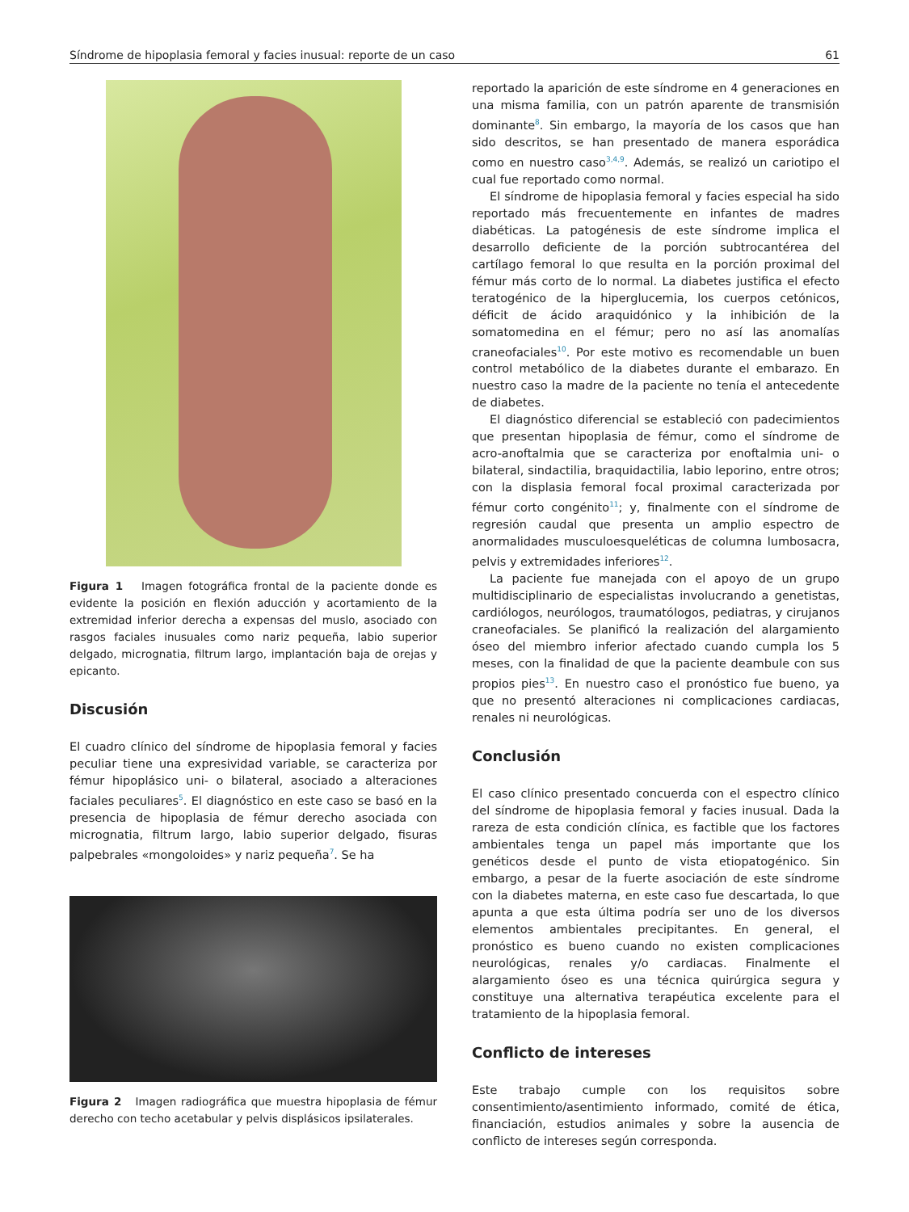Síndrome de hipoplasia femoral y facies inusual: reporte de un caso 61
Figura 1 Imagen fotográfica frontal de la paciente donde es evidente la posición en flexión aducción y acortamiento de la extremidad inferior derecha a expensas del muslo, asociado con rasgos faciales inusuales como nariz pequeña, labio superior delgado, micrognatia, filtrum largo, implantación baja de orejas y epicanto.
Discusión
El cuadro clínico del síndrome de hipoplasia femoral y facies peculiar tiene una expresividad variable, se caracteriza por fémur hipoplásico uni- o bilateral, asociado a alteraciones faciales peculiares<sup>5</sup>. El diagnóstico en este caso se basó en la presencia de hipoplasia de fémur derecho asociada con micrognatia, filtrum largo, labio superior delgado, fisuras palpebrales «mongoloides» y nariz pequeña<sup>7</sup>. Se ha
Figura 2 Imagen radiográfica que muestra hipoplasia de fémur derecho con techo acetabular y pelvis displásicos ipsilaterales.
reportado la aparición de este síndrome en 4 generaciones en una misma familia, con un patrón aparente de transmisión dominante<sup>8</sup>. Sin embargo, la mayoría de los casos que han sido descritos, se han presentado de manera esporádica como en nuestro caso<sup>3,4,9</sup>. Además, se realizó un cariotipo el cual fue reportado como normal.
El síndrome de hipoplasia femoral y facies especial ha sido reportado más frecuentemente en infantes de madres diabéticas. La patogénesis de este síndrome implica el desarrollo deficiente de la porción subtrocantérea del cartílago femoral lo que resulta en la porción proximal del fémur más corto de lo normal. La diabetes justifica el efecto teratogénico de la hiperglucemia, los cuerpos cetónicos, déficit de ácido araquidónico y la inhibición de la somatomedina en el fémur; pero no así las anomalías craneofaciales<sup>10</sup>. Por este motivo es recomendable un buen control metabólico de la diabetes durante el embarazo. En nuestro caso la madre de la paciente no tenía el antecedente de diabetes.
El diagnóstico diferencial se estableció con padecimientos que presentan hipoplasia de fémur, como el síndrome de acro-anoftalmia que se caracteriza por enoftalmia uni- o bilateral, sindactilia, braquidactilia, labio leporino, entre otros; con la displasia femoral focal proximal caracterizada por fémur corto congénito<sup>11</sup>; y, finalmente con el síndrome de regresión caudal que presenta un amplio espectro de anormalidades musculoesqueléticas de columna lumbosacra, pelvis y extremidades inferiores<sup>12</sup>.
La paciente fue manejada con el apoyo de un grupo multidisciplinario de especialistas involucrando a genetistas, cardiólogos, neurólogos, traumatólogos, pediatras, y cirujanos craneofaciales. Se planificó la realización del alargamiento óseo del miembro inferior afectado cuando cumpla los 5 meses, con la finalidad de que la paciente deambule con sus propios pies<sup>13</sup>. En nuestro caso el pronóstico fue bueno, ya que no presentó alteraciones ni complicaciones cardiacas, renales ni neurológicas.
Conclusión
El caso clínico presentado concuerda con el espectro clínico del síndrome de hipoplasia femoral y facies inusual. Dada la rareza de esta condición clínica, es factible que los factores ambientales tenga un papel más importante que los genéticos desde el punto de vista etiopatogénico. Sin embargo, a pesar de la fuerte asociación de este síndrome con la diabetes materna, en este caso fue descartada, lo que apunta a que esta última podría ser uno de los diversos elementos ambientales precipitantes. En general, el pronóstico es bueno cuando no existen complicaciones neurológicas, renales y/o cardiacas. Finalmente el alargamiento óseo es una técnica quirúrgica segura y constituye una alternativa terapéutica excelente para el tratamiento de la hipoplasia femoral.
Conflicto de intereses
Este trabajo cumple con los requisitos sobre consentimiento/asentimiento informado, comité de ética, financiación, estudios animales y sobre la ausencia de conflicto de intereses según corresponda.